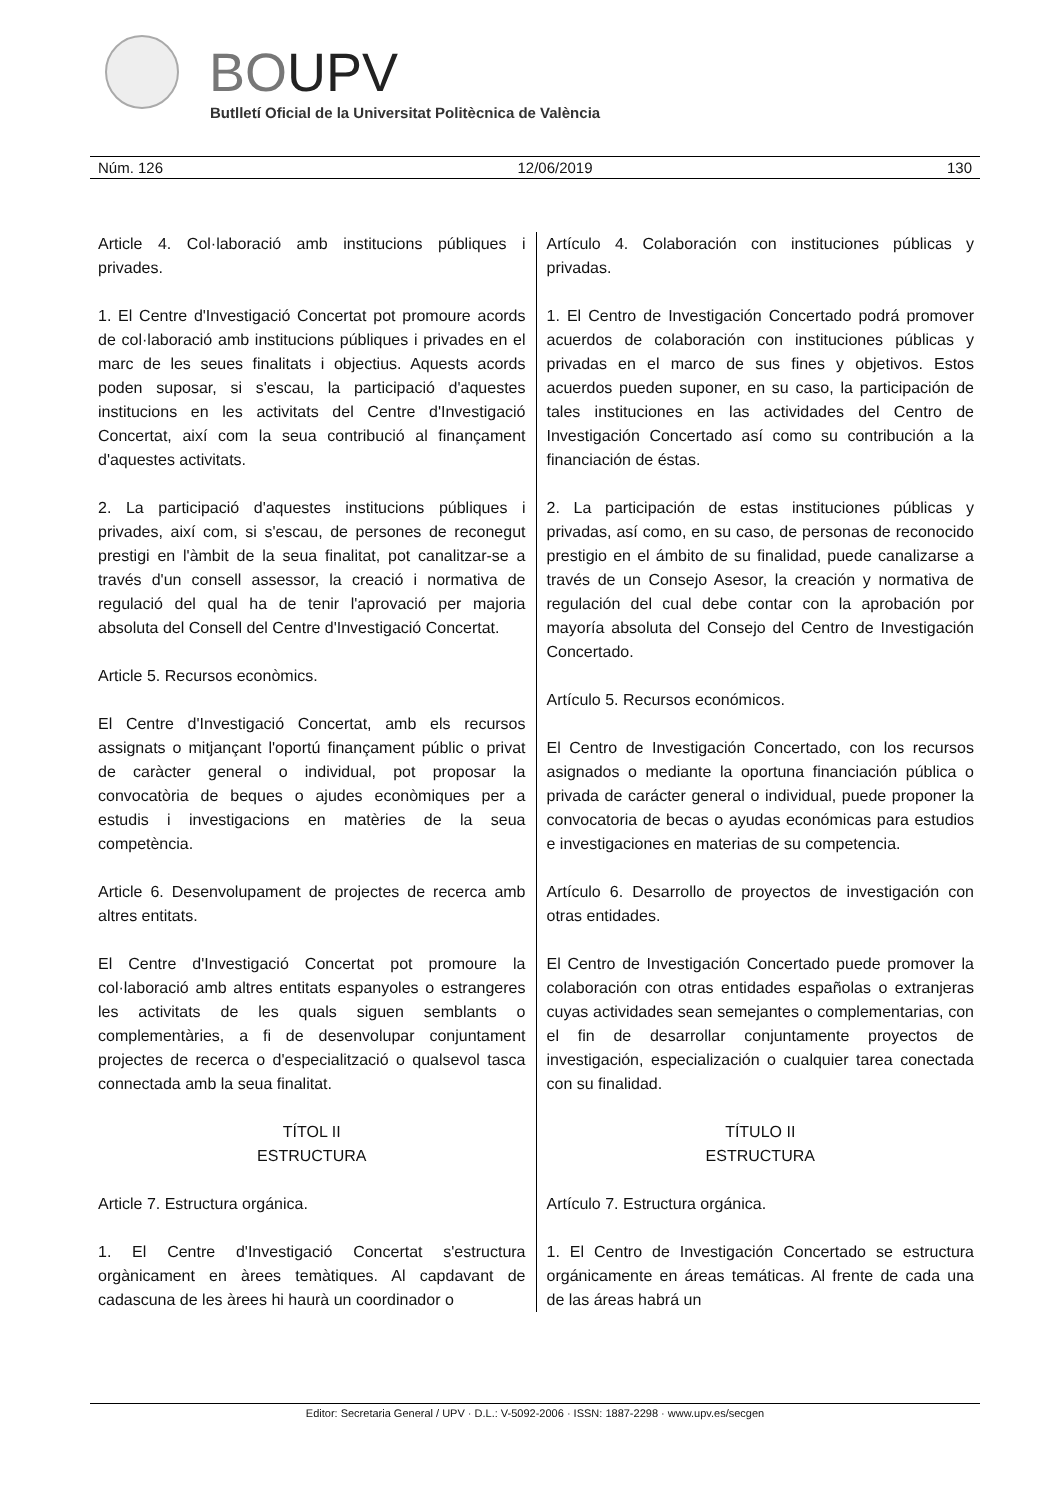BOUPV
Butlletí Oficial de la Universitat Politècnica de València
Núm. 126 12/06/2019 130
Article 4. Col·laboració amb institucions públiques i privades.
1. El Centre d'Investigació Concertat pot promoure acords de col·laboració amb institucions públiques i privades en el marc de les seues finalitats i objectius. Aquests acords poden suposar, si s'escau, la participació d'aquestes institucions en les activitats del Centre d'Investigació Concertat, així com la seua contribució al finançament d'aquestes activitats.
2. La participació d'aquestes institucions públiques i privades, així com, si s'escau, de persones de reconegut prestigi en l'àmbit de la seua finalitat, pot canalitzar-se a través d'un consell assessor, la creació i normativa de regulació del qual ha de tenir l'aprovació per majoria absoluta del Consell del Centre d'Investigació Concertat.
Article 5. Recursos econòmics.
El Centre d'Investigació Concertat, amb els recursos assignats o mitjançant l'oportú finançament públic o privat de caràcter general o individual, pot proposar la convocatòria de beques o ajudes econòmiques per a estudis i investigacions en matèries de la seua competència.
Article 6. Desenvolupament de projectes de recerca amb altres entitats.
El Centre d'Investigació Concertat pot promoure la col·laboració amb altres entitats espanyoles o estrangeres les activitats de les quals siguen semblants o complementàries, a fi de desenvolupar conjuntament projectes de recerca o d'especialització o qualsevol tasca connectada amb la seua finalitat.
TÍTOL II
ESTRUCTURA
Article 7. Estructura orgánica.
1. El Centre d'Investigació Concertat s'estructura orgànicament en àrees temàtiques. Al capdavant de cadascuna de les àrees hi haurà un coordinador o
Artículo 4. Colaboración con instituciones públicas y privadas.
1. El Centro de Investigación Concertado podrá promover acuerdos de colaboración con instituciones públicas y privadas en el marco de sus fines y objetivos. Estos acuerdos pueden suponer, en su caso, la participación de tales instituciones en las actividades del Centro de Investigación Concertado así como su contribución a la financiación de éstas.
2. La participación de estas instituciones públicas y privadas, así como, en su caso, de personas de reconocido prestigio en el ámbito de su finalidad, puede canalizarse a través de un Consejo Asesor, la creación y normativa de regulación del cual debe contar con la aprobación por mayoría absoluta del Consejo del Centro de Investigación Concertado.
Artículo 5. Recursos económicos.
El Centro de Investigación Concertado, con los recursos asignados o mediante la oportuna financiación pública o privada de carácter general o individual, puede proponer la convocatoria de becas o ayudas económicas para estudios e investigaciones en materias de su competencia.
Artículo 6. Desarrollo de proyectos de investigación con otras entidades.
El Centro de Investigación Concertado puede promover la colaboración con otras entidades españolas o extranjeras cuyas actividades sean semejantes o complementarias, con el fin de desarrollar conjuntamente proyectos de investigación, especialización o cualquier tarea conectada con su finalidad.
TÍTULO II
ESTRUCTURA
Artículo 7. Estructura orgánica.
1. El Centro de Investigación Concertado se estructura orgánicamente en áreas temáticas. Al frente de cada una de las áreas habrá un
Editor: Secretaria General / UPV · D.L.: V-5092-2006 · ISSN: 1887-2298 · www.upv.es/secgen